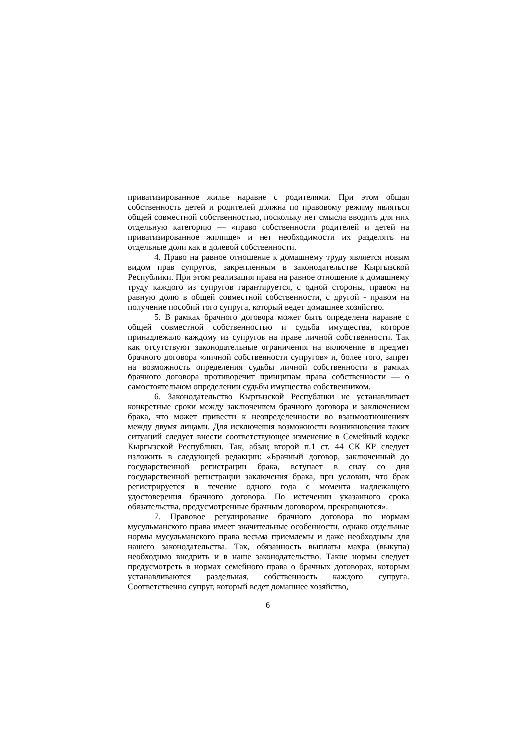приватизированное жилье наравне с родителями. При этом общая собственность детей и родителей должна по правовому режиму являться общей совместной собственностью, поскольку нет смысла вводить для них отдельную категорию — «право собственности родителей и детей на приватизированное жилище» и нет необходимости их разделять на отдельные доли как в долевой собственности.
4. Право на равное отношение к домашнему труду является новым видом прав супругов, закрепленным в законодательстве Кыргызской Республики. При этом реализация права на равное отношение к домашнему труду каждого из супругов гарантируется, с одной стороны, правом на равную долю в общей совместной собственности, с другой - правом на получение пособий того супруга, который ведет домашнее хозяйство.
5. В рамках брачного договора может быть определена наравне с общей совместной собственностью и судьба имущества, которое принадлежало каждому из супругов на праве личной собственности. Так как отсутствуют законодательные ограничения на включение в предмет брачного договора «личной собственности супругов» и, более того, запрет на возможность определения судьбы личной собственности в рамках брачного договора противоречит принципам права собственности — о самостоятельном определении судьбы имущества собственником.
6. Законодательство Кыргызской Республики не устанавливает конкретные сроки между заключением брачного договора и заключением брака, что может привести к неопределенности во взаимоотношениях между двумя лицами. Для исключения возможности возникновения таких ситуаций следует внести соответствующее изменение в Семейный кодекс Кыргызской Республики. Так, абзац второй п.1 ст. 44 СК КР следует изложить в следующей редакции: «Брачный договор, заключенный до государственной регистрации брака, вступает в силу со дня государственной регистрации заключения брака, при условии, что брак регистрируется в течение одного года с момента надлежащего удостоверения брачного договора. По истечении указанного срока обязательства, предусмотренные брачным договором, прекращаются».
7. Правовое регулирование брачного договора по нормам мусульманского права имеет значительные особенности, однако отдельные нормы мусульманского права весьма приемлемы и даже необходимы для нашего законодательства. Так, обязанность выплаты махра (выкупа) необходимо внедрить и в наше законодательство. Такие нормы следует предусмотреть в нормах семейного права о брачных договорах, которым устанавливаются раздельная, собственность каждого супруга. Соответственно супруг, который ведет домашнее хозяйство,
6